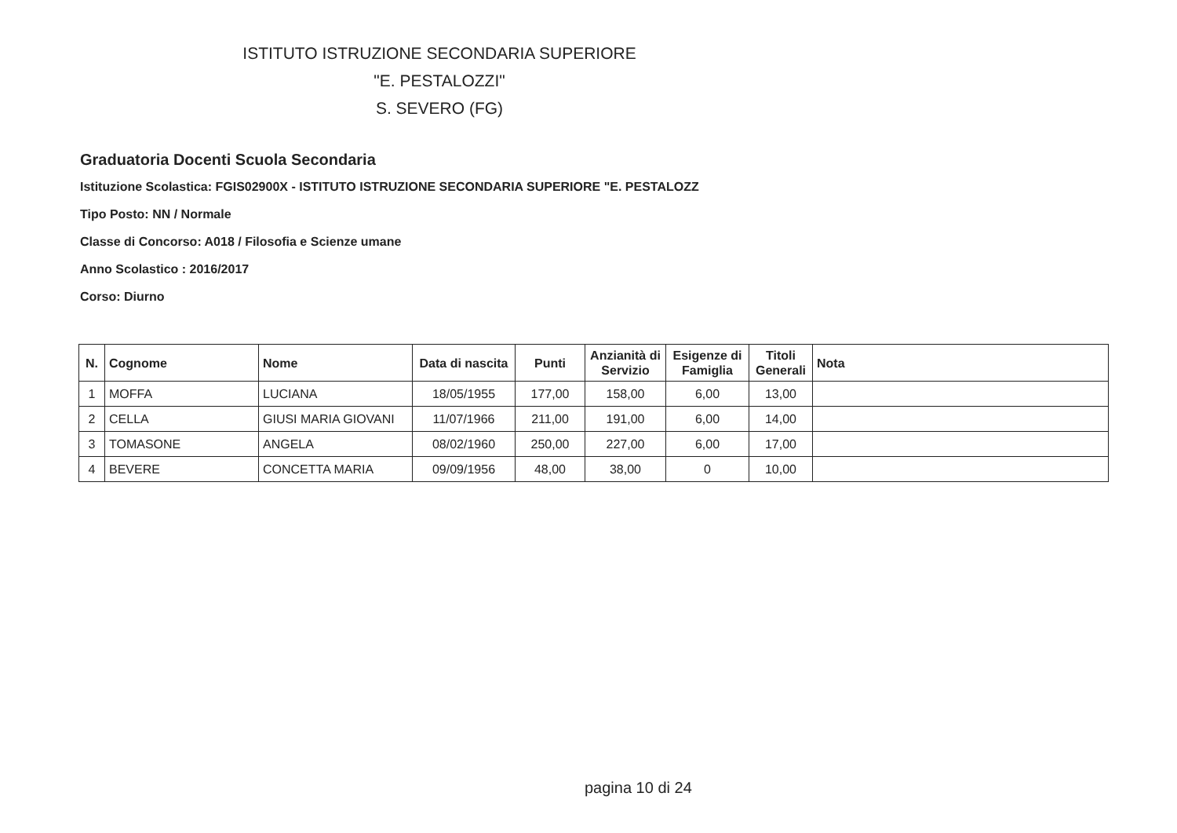ISTITUTO ISTRUZIONE SECONDARIA SUPERIORE
"E. PESTALOZZI"
S. SEVERO (FG)
Graduatoria Docenti Scuola Secondaria
Istituzione Scolastica: FGIS02900X - ISTITUTO ISTRUZIONE SECONDARIA SUPERIORE "E. PESTALOZZ
Tipo Posto: NN / Normale
Classe di Concorso: A018 / Filosofia e Scienze umane
Anno Scolastico : 2016/2017
Corso: Diurno
| N. | Cognome | Nome | Data di nascita | Punti | Anzianità di Servizio | Esigenze di Famiglia | Titoli Generali | Nota |
| --- | --- | --- | --- | --- | --- | --- | --- | --- |
| 1 | MOFFA | LUCIANA | 18/05/1955 | 177,00 | 158,00 | 6,00 | 13,00 | |
| 2 | CELLA | GIUSI MARIA GIOVANI | 11/07/1966 | 211,00 | 191,00 | 6,00 | 14,00 | |
| 3 | TOMASONE | ANGELA | 08/02/1960 | 250,00 | 227,00 | 6,00 | 17,00 | |
| 4 | BEVERE | CONCETTA MARIA | 09/09/1956 | 48,00 | 38,00 | 0 | 10,00 | |
pagina 10 di 24